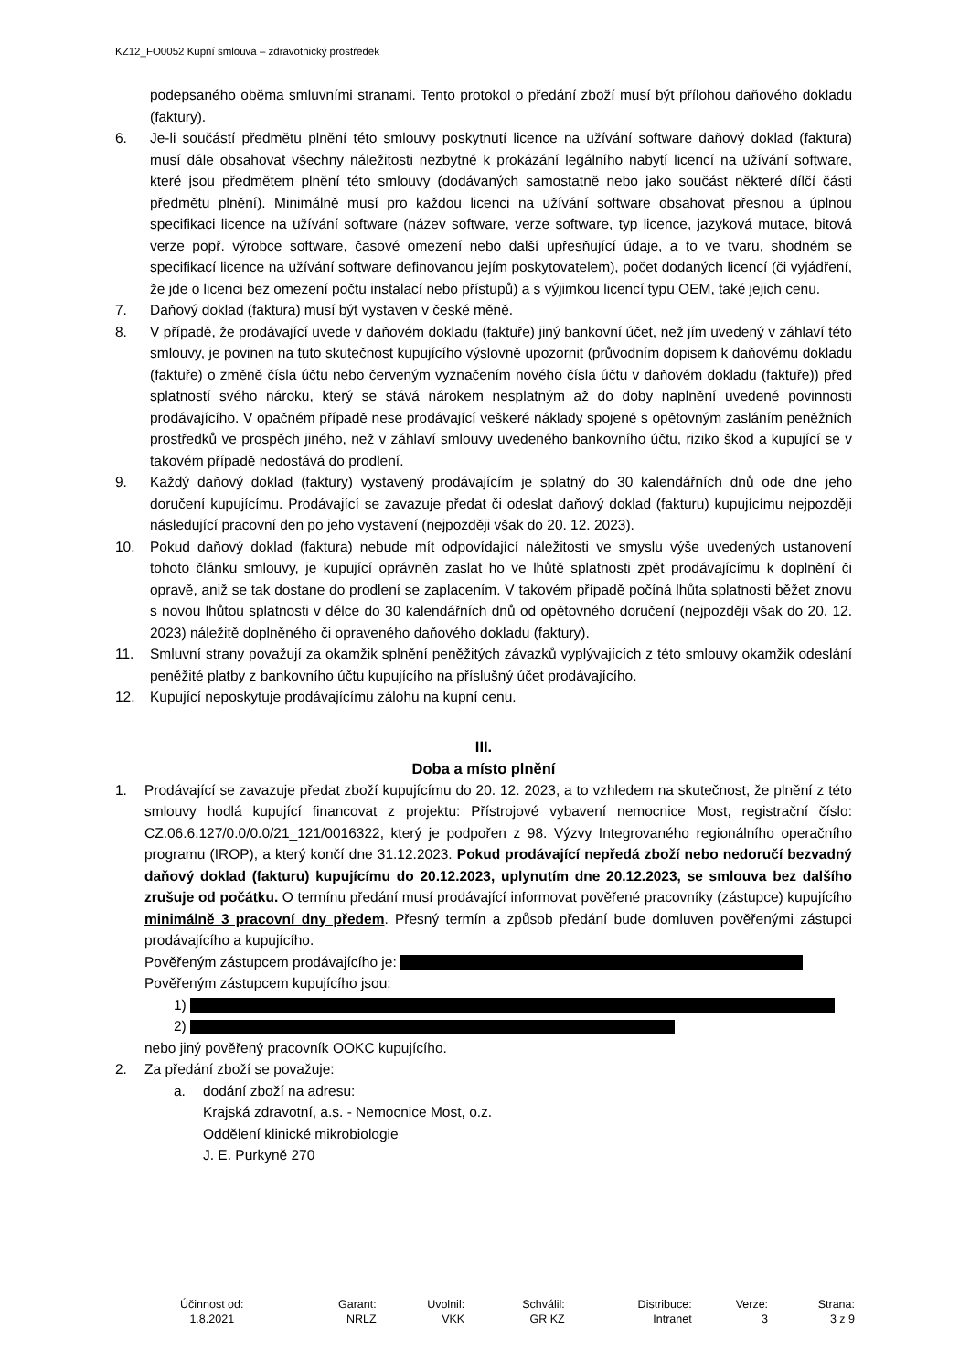KZ12_FO0052 Kupní smlouva – zdravotnický prostředek
podepsaného oběma smluvními stranami. Tento protokol o předání zboží musí být přílohou daňového dokladu (faktury).
6. Je-li součástí předmětu plnění této smlouvy poskytnutí licence na užívání software daňový doklad (faktura) musí dále obsahovat všechny náležitosti nezbytné k prokázání legálního nabytí licencí na užívání software, které jsou předmětem plnění této smlouvy (dodávaných samostatně nebo jako součást některé dílčí části předmětu plnění). Minimálně musí pro každou licenci na užívání software obsahovat přesnou a úplnou specifikaci licence na užívání software (název software, verze software, typ licence, jazyková mutace, bitová verze popř. výrobce software, časové omezení nebo další upřesňující údaje, a to ve tvaru, shodném se specifikací licence na užívání software definovanou jejím poskytovatelem), počet dodaných licencí (či vyjádření, že jde o licenci bez omezení počtu instalací nebo přístupů) a s výjimkou licencí typu OEM, také jejich cenu.
7. Daňový doklad (faktura) musí být vystaven v české měně.
8. V případě, že prodávající uvede v daňovém dokladu (faktuře) jiný bankovní účet, než jím uvedený v záhlaví této smlouvy, je povinen na tuto skutečnost kupujícího výslovně upozornit (průvodním dopisem k daňovému dokladu (faktuře) o změně čísla účtu nebo červeným vyznačením nového čísla účtu v daňovém dokladu (faktuře)) před splatností svého nároku, který se stává nárokem nesplatným až do doby naplnění uvedené povinnosti prodávajícího. V opačném případě nese prodávající veškeré náklady spojené s opětovným zasláním peněžních prostředků ve prospěch jiného, než v záhlaví smlouvy uvedeného bankovního účtu, riziko škod a kupující se v takovém případě nedostává do prodlení.
9. Každý daňový doklad (faktury) vystavený prodávajícím je splatný do 30 kalendářních dnů ode dne jeho doručení kupujícímu. Prodávající se zavazuje předat či odeslat daňový doklad (fakturu) kupujícímu nejpozději následující pracovní den po jeho vystavení (nejpozději však do 20. 12. 2023).
10. Pokud daňový doklad (faktura) nebude mít odpovídající náležitosti ve smyslu výše uvedených ustanovení tohoto článku smlouvy, je kupující oprávněn zaslat ho ve lhůtě splatnosti zpět prodávajícímu k doplnění či opravě, aniž se tak dostane do prodlení se zaplacením. V takovém případě počíná lhůta splatnosti běžet znovu s novou lhůtou splatnosti v délce do 30 kalendářních dnů od opětovného doručení (nejpozději však do 20. 12. 2023) náležitě doplněného či opraveného daňového dokladu (faktury).
11. Smluvní strany považují za okamžik splnění peněžitých závazků vyplývajících z této smlouvy okamžik odeslání peněžité platby z bankovního účtu kupujícího na příslušný účet prodávajícího.
12. Kupující neposkytuje prodávajícímu zálohu na kupní cenu.
III.
Doba a místo plnění
1. Prodávající se zavazuje předat zboží kupujícímu do 20. 12. 2023, a to vzhledem na skutečnost, že plnění z této smlouvy hodlá kupující financovat z projektu: Přístrojové vybavení nemocnice Most, registrační číslo: CZ.06.6.127/0.0/0.0/21_121/0016322, který je podpořen z 98. Výzvy Integrovaného regionálního operačního programu (IROP), a který končí dne 31.12.2023. Pokud prodávající nepředá zboží nebo nedoručí bezvadný daňový doklad (fakturu) kupujícímu do 20.12.2023, uplynutím dne 20.12.2023, se smlouva bez dalšího zrušuje od počátku. O termínu předání musí prodávající informovat pověřené pracovníky (zástupce) kupujícího minimálně 3 pracovní dny předem. Přesný termín a způsob předání bude domluven pověřenými zástupci prodávajícího a kupujícího.
Pověřeným zástupcem prodávajícího je:
Pověřeným zástupcem kupujícího jsou:
1)
2)
nebo jiný pověřený pracovník OOKC kupujícího.
2. Za předání zboží se považuje:
a. dodání zboží na adresu:
Krajská zdravotní, a.s. - Nemocnice Most, o.z.
Oddělení klinické mikrobiologie
J. E. Purkyně 270
| Účinnost od: | Garant: | Uvolnil: | Schválil: | Distribuce: | Verze: | Strana: |
| 1.8.2021 | NRLZ | VKK | GR KZ | Intranet | 3 | 3 z 9 |